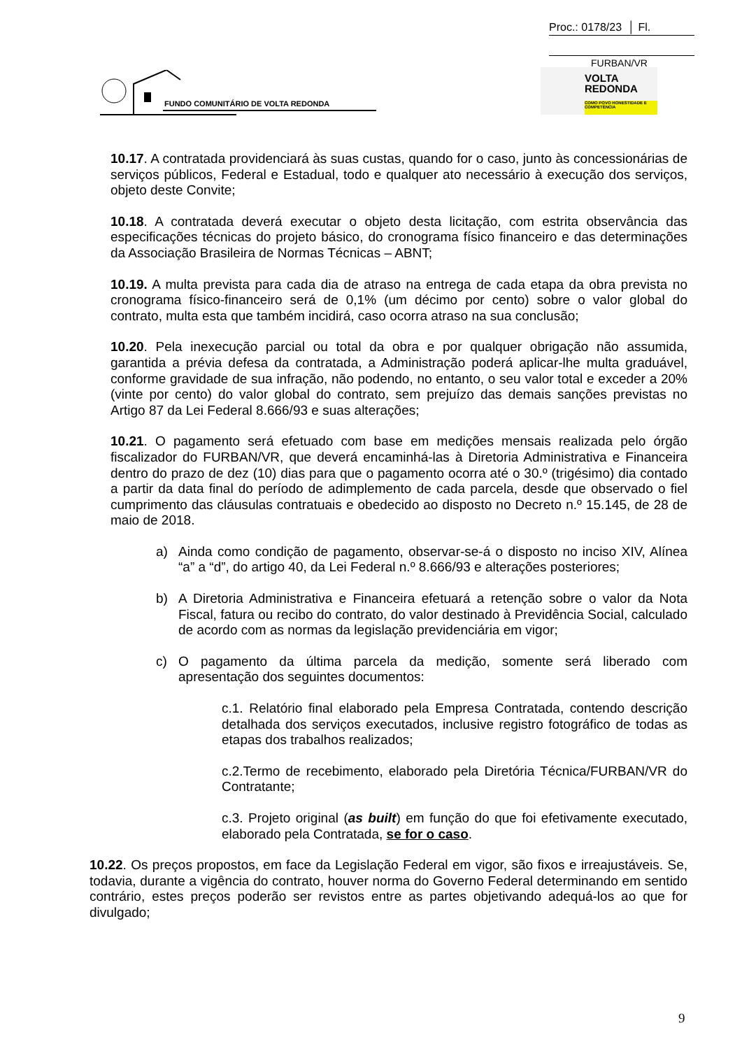Proc.: 0178/23 │ Fl.
FURBAN/VR
FUNDO COMUNITÁRIO DE VOLTA REDONDA
VOLTA
REDONDA
COMO POVO HONESTIDADE E COMPETÊNCIA
10.17. A contratada providenciará às suas custas, quando for o caso, junto às concessionárias de serviços públicos, Federal e Estadual, todo e qualquer ato necessário à execução dos serviços, objeto deste Convite;
10.18. A contratada deverá executar o objeto desta licitação, com estrita observância das especificações técnicas do projeto básico, do cronograma físico financeiro e das determinações da Associação Brasileira de Normas Técnicas – ABNT;
10.19. A multa prevista para cada dia de atraso na entrega de cada etapa da obra prevista no cronograma físico-financeiro será de 0,1% (um décimo por cento) sobre o valor global do contrato, multa esta que também incidirá, caso ocorra atraso na sua conclusão;
10.20. Pela inexecução parcial ou total da obra e por qualquer obrigação não assumida, garantida a prévia defesa da contratada, a Administração poderá aplicar-lhe multa graduável, conforme gravidade de sua infração, não podendo, no entanto, o seu valor total e exceder a 20% (vinte por cento) do valor global do contrato, sem prejuízo das demais sanções previstas no Artigo 87 da Lei Federal 8.666/93 e suas alterações;
10.21. O pagamento será efetuado com base em medições mensais realizada pelo órgão fiscalizador do FURBAN/VR, que deverá encaminhá-las à Diretoria Administrativa e Financeira dentro do prazo de dez (10) dias para que o pagamento ocorra até o 30.º (trigésimo) dia contado a partir da data final do período de adimplemento de cada parcela, desde que observado o fiel cumprimento das cláusulas contratuais e obedecido ao disposto no Decreto n.º 15.145, de 28 de maio de 2018.
a) Ainda como condição de pagamento, observar-se-á o disposto no inciso XIV, Alínea “a” a “d”, do artigo 40, da Lei Federal n.º 8.666/93 e alterações posteriores;
b) A Diretoria Administrativa e Financeira efetuará a retenção sobre o valor da Nota Fiscal, fatura ou recibo do contrato, do valor destinado à Previdência Social, calculado de acordo com as normas da legislação previdenciária em vigor;
c) O pagamento da última parcela da medição, somente será liberado com apresentação dos seguintes documentos:
c.1. Relatório final elaborado pela Empresa Contratada, contendo descrição detalhada dos serviços executados, inclusive registro fotográfico de todas as etapas dos trabalhos realizados;
c.2.Termo de recebimento, elaborado pela Diretória Técnica/FURBAN/VR do Contratante;
c.3. Projeto original (as built) em função do que foi efetivamente executado, elaborado pela Contratada, se for o caso.
10.22. Os preços propostos, em face da Legislação Federal em vigor, são fixos e irreajustáveis. Se, todavia, durante a vigência do contrato, houver norma do Governo Federal determinando em sentido contrário, estes preços poderão ser revistos entre as partes objetivando adequá-los ao que for divulgado;
9